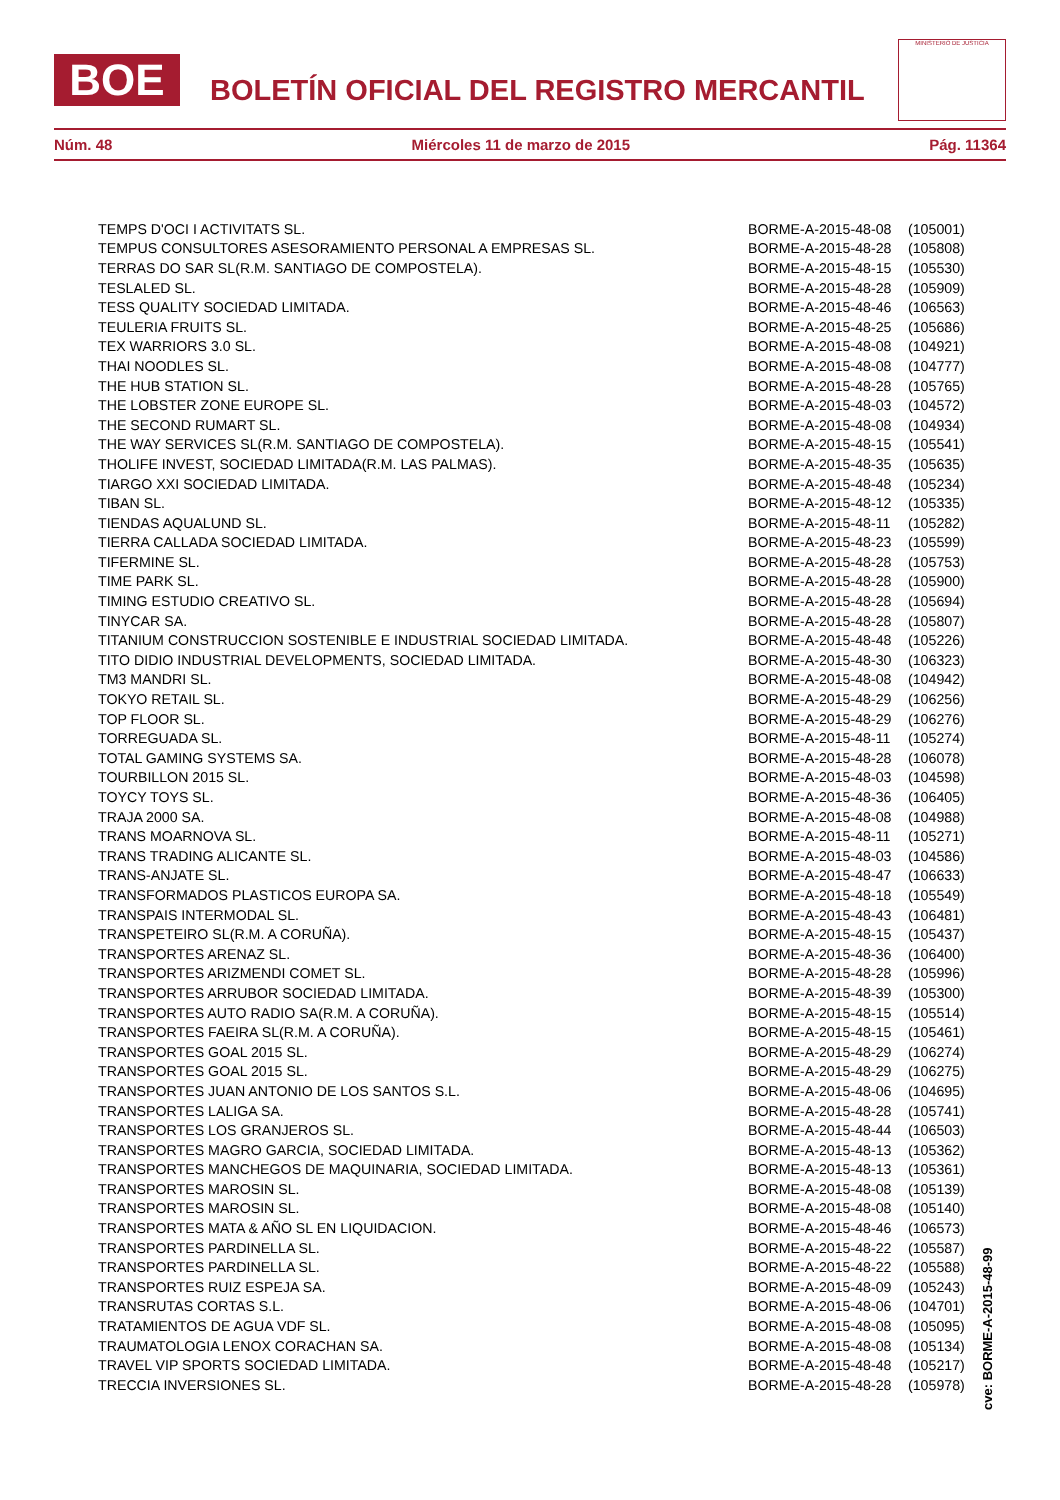BOE
BOLETÍN OFICIAL DEL REGISTRO MERCANTIL
MINISTERIO DE JUSTICIA
Núm. 48 Miércoles 11 de marzo de 2015 Pág. 11364
| TEMPS D'OCI I ACTIVITATS SL. | BORME-A-2015-48-08 | (105001) |
| TEMPUS CONSULTORES ASESORAMIENTO PERSONAL A EMPRESAS SL. | BORME-A-2015-48-28 | (105808) |
| TERRAS DO SAR SL(R.M. SANTIAGO DE COMPOSTELA). | BORME-A-2015-48-15 | (105530) |
| TESLALED SL. | BORME-A-2015-48-28 | (105909) |
| TESS QUALITY SOCIEDAD LIMITADA. | BORME-A-2015-48-46 | (106563) |
| TEULERIA FRUITS SL. | BORME-A-2015-48-25 | (105686) |
| TEX WARRIORS 3.0 SL. | BORME-A-2015-48-08 | (104921) |
| THAI NOODLES SL. | BORME-A-2015-48-08 | (104777) |
| THE HUB STATION SL. | BORME-A-2015-48-28 | (105765) |
| THE LOBSTER ZONE EUROPE SL. | BORME-A-2015-48-03 | (104572) |
| THE SECOND RUMART SL. | BORME-A-2015-48-08 | (104934) |
| THE WAY SERVICES SL(R.M. SANTIAGO DE COMPOSTELA). | BORME-A-2015-48-15 | (105541) |
| THOLIFE INVEST, SOCIEDAD LIMITADA(R.M. LAS PALMAS). | BORME-A-2015-48-35 | (105635) |
| TIARGO XXI SOCIEDAD LIMITADA. | BORME-A-2015-48-48 | (105234) |
| TIBAN SL. | BORME-A-2015-48-12 | (105335) |
| TIENDAS AQUALUND SL. | BORME-A-2015-48-11 | (105282) |
| TIERRA CALLADA SOCIEDAD LIMITADA. | BORME-A-2015-48-23 | (105599) |
| TIFERMINE SL. | BORME-A-2015-48-28 | (105753) |
| TIME PARK SL. | BORME-A-2015-48-28 | (105900) |
| TIMING ESTUDIO CREATIVO SL. | BORME-A-2015-48-28 | (105694) |
| TINYCAR SA. | BORME-A-2015-48-28 | (105807) |
| TITANIUM CONSTRUCCION SOSTENIBLE E INDUSTRIAL SOCIEDAD LIMITADA. | BORME-A-2015-48-48 | (105226) |
| TITO DIDIO INDUSTRIAL DEVELOPMENTS, SOCIEDAD LIMITADA. | BORME-A-2015-48-30 | (106323) |
| TM3 MANDRI SL. | BORME-A-2015-48-08 | (104942) |
| TOKYO RETAIL SL. | BORME-A-2015-48-29 | (106256) |
| TOP FLOOR SL. | BORME-A-2015-48-29 | (106276) |
| TORREGUADA SL. | BORME-A-2015-48-11 | (105274) |
| TOTAL GAMING SYSTEMS SA. | BORME-A-2015-48-28 | (106078) |
| TOURBILLON 2015 SL. | BORME-A-2015-48-03 | (104598) |
| TOYCY TOYS SL. | BORME-A-2015-48-36 | (106405) |
| TRAJA 2000 SA. | BORME-A-2015-48-08 | (104988) |
| TRANS MOARNOVA SL. | BORME-A-2015-48-11 | (105271) |
| TRANS TRADING ALICANTE SL. | BORME-A-2015-48-03 | (104586) |
| TRANS-ANJATE SL. | BORME-A-2015-48-47 | (106633) |
| TRANSFORMADOS PLASTICOS EUROPA SA. | BORME-A-2015-48-18 | (105549) |
| TRANSPAIS INTERMODAL SL. | BORME-A-2015-48-43 | (106481) |
| TRANSPETEIRO SL(R.M. A CORUÑA). | BORME-A-2015-48-15 | (105437) |
| TRANSPORTES ARENAZ SL. | BORME-A-2015-48-36 | (106400) |
| TRANSPORTES ARIZMENDI COMET SL. | BORME-A-2015-48-28 | (105996) |
| TRANSPORTES ARRUBOR SOCIEDAD LIMITADA. | BORME-A-2015-48-39 | (105300) |
| TRANSPORTES AUTO RADIO SA(R.M. A CORUÑA). | BORME-A-2015-48-15 | (105514) |
| TRANSPORTES FAEIRA SL(R.M. A CORUÑA). | BORME-A-2015-48-15 | (105461) |
| TRANSPORTES GOAL 2015 SL. | BORME-A-2015-48-29 | (106274) |
| TRANSPORTES GOAL 2015 SL. | BORME-A-2015-48-29 | (106275) |
| TRANSPORTES JUAN ANTONIO DE LOS SANTOS S.L. | BORME-A-2015-48-06 | (104695) |
| TRANSPORTES LALIGA SA. | BORME-A-2015-48-28 | (105741) |
| TRANSPORTES LOS GRANJEROS SL. | BORME-A-2015-48-44 | (106503) |
| TRANSPORTES MAGRO GARCIA, SOCIEDAD LIMITADA. | BORME-A-2015-48-13 | (105362) |
| TRANSPORTES MANCHEGOS DE MAQUINARIA, SOCIEDAD LIMITADA. | BORME-A-2015-48-13 | (105361) |
| TRANSPORTES MAROSIN SL. | BORME-A-2015-48-08 | (105139) |
| TRANSPORTES MAROSIN SL. | BORME-A-2015-48-08 | (105140) |
| TRANSPORTES MATA & AÑO SL EN LIQUIDACION. | BORME-A-2015-48-46 | (106573) |
| TRANSPORTES PARDINELLA SL. | BORME-A-2015-48-22 | (105587) |
| TRANSPORTES PARDINELLA SL. | BORME-A-2015-48-22 | (105588) |
| TRANSPORTES RUIZ ESPEJA SA. | BORME-A-2015-48-09 | (105243) |
| TRANSRUTAS CORTAS S.L. | BORME-A-2015-48-06 | (104701) |
| TRATAMIENTOS DE AGUA VDF SL. | BORME-A-2015-48-08 | (105095) |
| TRAUMATOLOGIA LENOX CORACHAN SA. | BORME-A-2015-48-08 | (105134) |
| TRAVEL VIP SPORTS SOCIEDAD LIMITADA. | BORME-A-2015-48-48 | (105217) |
| TRECCIA INVERSIONES SL. | BORME-A-2015-48-28 | (105978) |
cve: BORME-A-2015-48-99